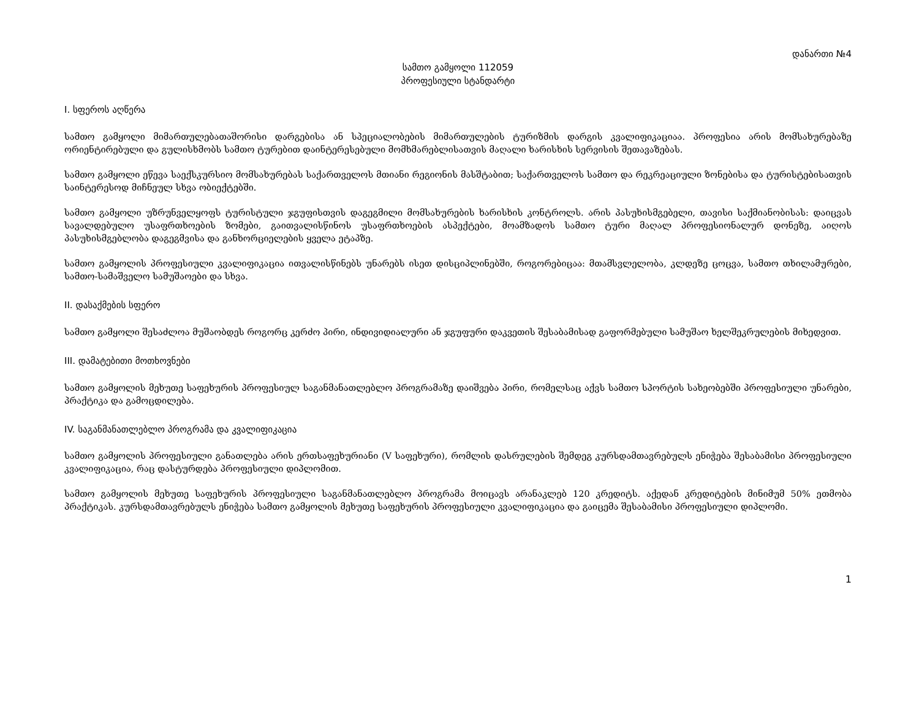დანართი №4
სამთო გამყოლი 112059
პროფესიული სტანდარტი
I. სფეროს აღწერა
სამთო გამყოლი მიმართულებათაშორისი დარგებისა ან სპეციალობების მიმართულების ტურიზმის დარგის კვალიფიკაციაა. პროფესია არის მომსახურებაზე ორიენტირებული და გულისხმობს სამთო ტურებით დაინტერესებული მომხმარებლისათვის მაღალი ხარისხის სერვისის შეთავაზებას.
სამთო გამყოლი ეწევა საექსკურსიო მომსახურებას საქართველოს მთიანი რეგიონის მასშტაბით; საქართველოს სამთო და რეკრეაციული ზონებისა და ტურისტებისათვის საინტერესოდ მიჩნეულ სხვა ობიექტებში.
სამთო გამყოლი უზრუნველყოფს ტურისტული ჯგუფისთვის დაგეგმილი მომსახურების ხარისხის კონტროლს. არის პასუხისმგებელი, თავისი საქმიანობისას: დაიცვას სავალდებულო უსაფრთხოების ზომები, გაითვალისწინოს უსაფრთხოების ასპექტები, მოამზადოს სამთო ტური მაღალ პროფესიონალურ დონეზე, აიღოს პასუხისმგებლობა დაგეგმვისა და განხორციელების ყველა ეტაპზე.
სამთო გამყოლის პროფესიული კვალიფიკაცია ითვალისწინებს უნარებს ისეთ დისციპლინებში, როგორებიცაა: მთამსვლელობა, კლდეზე ცოცვა, სამთო თხილამურები, სამთო-სამაშველო სამუშაოები და სხვა.
II. დასაქმების სფერო
სამთო გამყოლი შესაძლოა მუშაობდეს როგორც კერძო პირი, ინდივიდიალური ან ჯგუფური დაკვეთის შესაბამისად გაფორმებული სამუშაო ხელშეკრულების მიხედვით.
III. დამატებითი მოთხოვნები
სამთო გამყოლის მეხუთე საფეხურის პროფესიულ საგანმანათლებლო პროგრამაზე დაიშვება პირი, რომელსაც აქვს სამთო სპორტის სახეობებში პროფესიული უნარები, პრაქტიკა და გამოცდილება.
IV. საგანმანათლებლო პროგრამა და კვალიფიკაცია
სამთო გამყოლის პროფესიული განათლება არის ერთსაფეხურიანი (V საფეხური), რომლის დასრულების შემდეგ კურსდამთავრებულს ენიჭება შესაბამისი პროფესიული კვალიფიკაცია, რაც დასტურდება პროფესიული დიპლომით.
სამთო გამყოლის მეხუთე საფეხურის პროფესიული საგანმანათლებლო პროგრამა მოიცავს არანაკლებ 120 კრედიტს. აქედან კრედიტების მინიმუმ 50% ეთმობა პრაქტიკას. კურსდამთავრებულს ენიჭება სამთო გამყოლის მეხუთე საფეხურის პროფესიული კვალიფიკაცია და გაიცემა შესაბამისი პროფესიული დიპლომი.
1